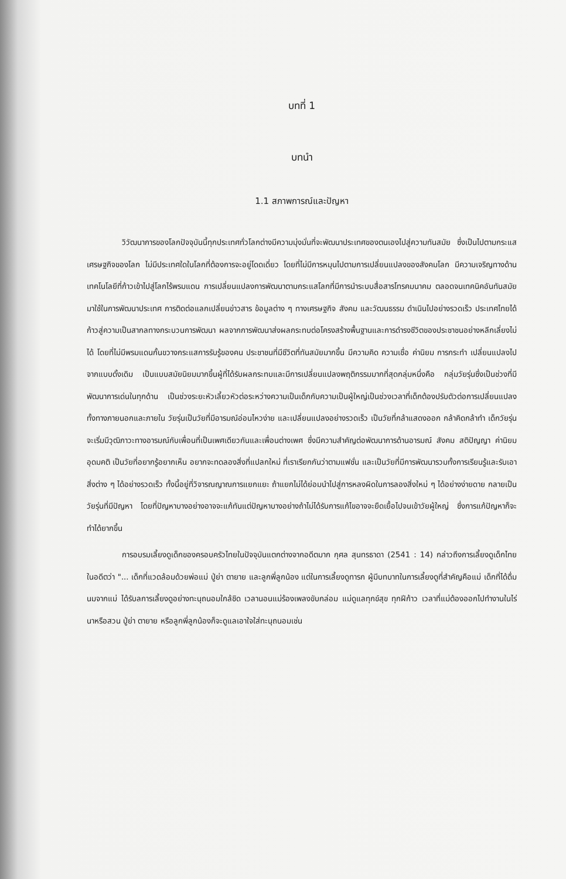บทที่ 1
บทนำ
1.1 สภาพการณ์และปัญหา
วิวัฒนาการของโลกปัจจุบันนี้ทุกประเทศทั่วโลกต่างมีความมุ่งมั่นที่จะพัฒนาประเทศของตนเองไปสู่ความทันสมัย ซึ่งเป็นไปตามกระแสเศรษฐกิจของโลก ไม่มีประเทศใดในโลกที่ต้องการจะอยู่โดดเดี่ยว โดยที่ไม่มีการหมุนไปตามการเปลี่ยนแปลงของสังคมโลก มีความเจริญทางด้านเทคโนโลยีที่ก้าวเข้าไปสู่โลกไร้พรมแดน การเปลี่ยนแปลงการพัฒนาตามกระแสโลกที่มีการนำระบบสื่อสารโทรคมนาคม ตลอดจนเทคนิคอันทันสมัยมาใช้ในการพัฒนาประเทศ การติดต่อแลกเปลี่ยนข่าวสาร ข้อมูลต่าง ๆ ทางเศรษฐกิจ สังคม และวัฒนธรรม ดำเนินไปอย่างรวดเร็ว ประเทศไทยได้ก้าวสู่ความเป็นสากลทางกระบวนการพัฒนา ผลจากการพัฒนาส่งผลกระทบต่อโครงสร้างพื้นฐานและการดำรงชีวิตของประชาชนอย่างหลีกเลี่ยงไม่ได้ โดยที่ไม่มีพรมแดนกั้นขวางกระแสการรับรู้ของคน ประชาชนที่มีชีวิตที่ทันสมัยมากขึ้น มีความคิด ความเชื่อ ค่านิยม การกระทำ เปลี่ยนแปลงไปจากแบบดั้งเดิม เป็นแบบสมัยนิยมมากขึ้นผู้ที่ได้รับผลกระทบและมีการเปลี่ยนแปลงพฤติกรรมมากที่สุดกลุ่มหนึ่งคือ กลุ่มวัยรุ่นซึ่งเป็นช่วงที่มีพัฒนาการเด่นในทุกด้าน เป็นช่วงระยะหัวเลี้ยวหัวต่อระหว่างความเป็นเด็กกับความเป็นผู้ใหญ่เป็นช่วงเวลาที่เด็กต้องปรับตัวต่อการเปลี่ยนแปลงทั้งทางภายนอกและภายใน วัยรุ่นเป็นวัยที่มีอารมณ์อ่อนไหวง่าย และเปลี่ยนแปลงอย่างรวดเร็ว เป็นวัยที่กล้าแสดงออก กล้าคิดกล้าทำ เด็กวัยรุ่นจะเริ่มมีวุฒิภาวะทางอารมณ์กับเพื่อนที่เป็นเพศเดียวกันและเพื่อนต่างเพศ ซึ่งมีความสำคัญต่อพัฒนาการด้านอารมณ์ สังคม สติปัญญา ค่านิยม อุดมคติ เป็นวัยที่อยากรู้อยากเห็น อยากจะทดลองสิ่งที่แปลกใหม่ ที่เราเรียกกันว่าตามแฟชั่น และเป็นวัยที่มีการพัฒนารวมทั้งการเรียนรู้และรับเอาสิ่งต่าง ๆ ได้อย่างรวดเร็ว ทั้งนี้อยู่ที่วิจารณญาณการแยกแยะ ถ้าแยกไม่ได้ย่อมนำไปสู่การหลงผิดในการลองสิ่งใหม่ ๆ ได้อย่างง่ายดาย กลายเป็นวัยรุ่นที่มีปัญหา โดยที่ปัญหาบางอย่างอาจจะแก้ทันแต่ปัญหาบางอย่างถ้าไม่ได้รับการแก้ไขอาจจะยืดเยื้อไปจนเข้าวัยผู้ใหญ่ ซึ่งการแก้ปัญหาก็จะทำได้ยากขึ้น
การอบรมเลี้ยงดูเด็กของครอบครัวไทยในปัจจุบันแตกต่างจากอดีตมาก กุศล สุนทรธาดา (2541 : 14) กล่าวถึงการเลี้ยงดูเด็กไทยในอดีตว่า "... เด็กที่แวดล้อมด้วยพ่อแม่ ปู่ย่า ตายาย และลูกพี่ลูกน้อง แต่ในการเลี้ยงดูทารก ผู้มีบทบาทในการเลี้ยงดูที่สำคัญคือแม่ เด็กที่ได้ดื่มนมจากแม่ ได้รับลการเลี้ยงดูอย่างทะนุถนอมใกล้ชิด เวลานอนแม่ร้องเพลงขับกล่อม แม่ดูแลทุกข์สุข ทุกฝีก้าว เวลาที่แม่ต้องออกไปทำงานในไร่นาหรือสวน ปู่ย่า ตายาย หรือลูกพี่ลูกน้องก็จะดูแลเอาใจใส่ทะนุถนอมเช่น